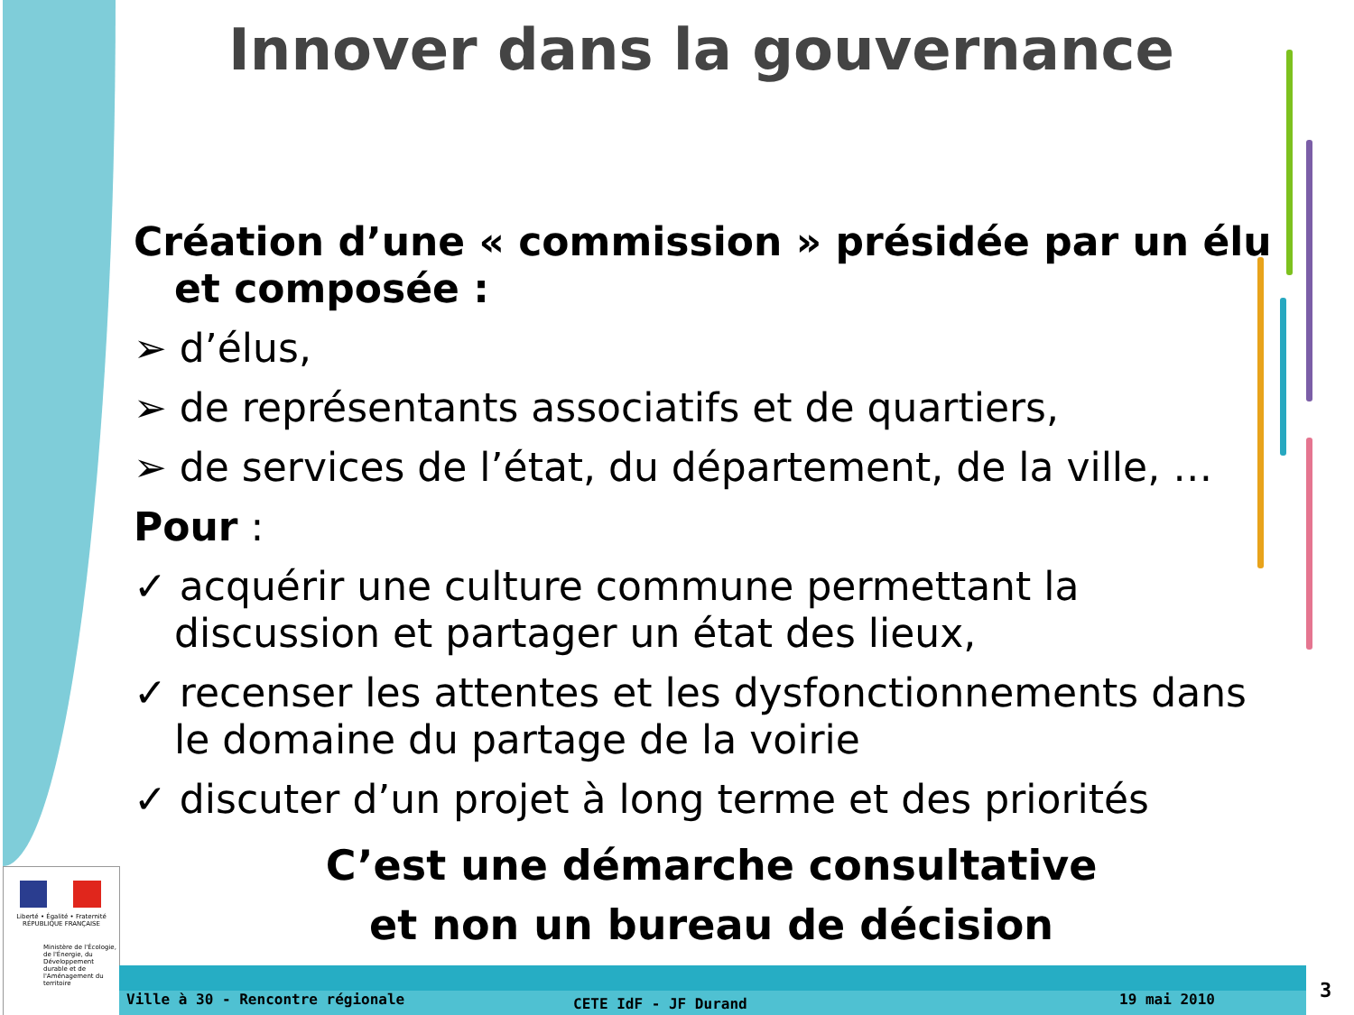Innover dans la gouvernance
Création d’une « commission » présidée par un élu et composée :
➢ d’élus,
➢ de représentants associatifs et de quartiers,
➢ de services de l’état, du département, de la ville, …
Pour :
✓ acquérir une culture commune permettant la discussion et partager un état des lieux,
✓ recenser les attentes et les dysfonctionnements dans le domaine du partage de la voirie
✓ discuter d’un projet à long terme et des priorités
C’est une démarche consultative
et non un bureau de décision
Liberté • Égalité • Fraternité
RÉPUBLIQUE FRANÇAISE
Ministère de l'Écologie, de l'Énergie, du Développement durable et de l'Aménagement du territoire
Ville à 30 - Rencontre régionale
CETE IdF - JF Durand 19 mai 2010 3